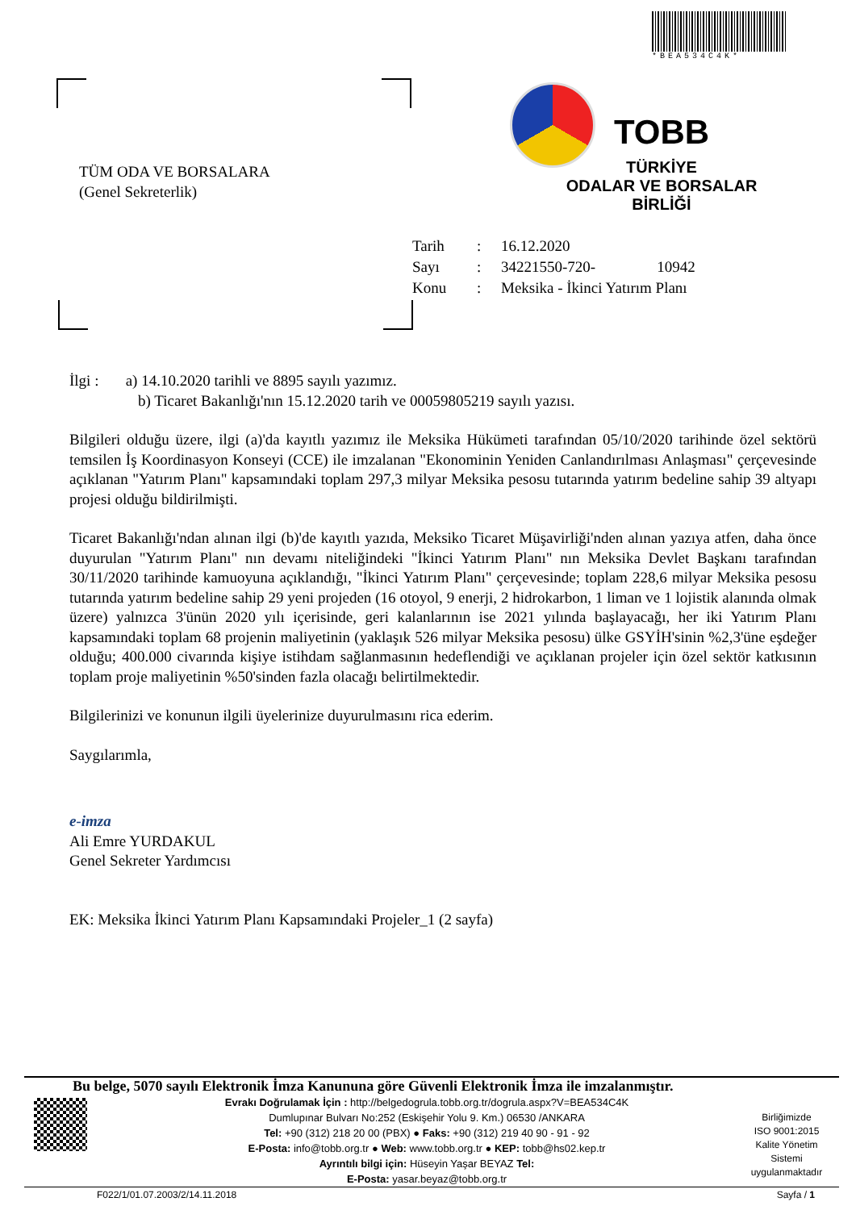*BEA534C4K*
TÜM ODA VE BORSALARA
(Genel Sekreterlik)
TOBB
TÜRKİYE
ODALAR VE BORSALAR
BİRLİĞİ
| Tarih | : | 16.12.2020 |
| Sayı | : | 34221550-720- 10942 |
| Konu | : | Meksika - İkinci Yatırım Planı |
İlgi : a) 14.10.2020 tarihli ve 8895 sayılı yazımız.
b) Ticaret Bakanlığı'nın 15.12.2020 tarih ve 00059805219 sayılı yazısı.
Bilgileri olduğu üzere, ilgi (a)'da kayıtlı yazımız ile Meksika Hükümeti tarafından 05/10/2020 tarihinde özel sektörü temsilen İş Koordinasyon Konseyi (CCE) ile imzalanan "Ekonominin Yeniden Canlandırılması Anlaşması" çerçevesinde açıklanan "Yatırım Planı" kapsamındaki toplam 297,3 milyar Meksika pesosu tutarında yatırım bedeline sahip 39 altyapı projesi olduğu bildirilmişti.
Ticaret Bakanlığı'ndan alınan ilgi (b)'de kayıtlı yazıda, Meksiko Ticaret Müşavirliği'nden alınan yazıya atfen, daha önce duyurulan "Yatırım Planı" nın devamı niteliğindeki "İkinci Yatırım Planı" nın Meksika Devlet Başkanı tarafından 30/11/2020 tarihinde kamuoyuna açıklandığı, "İkinci Yatırım Planı" çerçevesinde; toplam 228,6 milyar Meksika pesosu tutarında yatırım bedeline sahip 29 yeni projeden (16 otoyol, 9 enerji, 2 hidrokarbon, 1 liman ve 1 lojistik alanında olmak üzere) yalnızca 3'ünün 2020 yılı içerisinde, geri kalanlarının ise 2021 yılında başlayacağı, her iki Yatırım Planı kapsamındaki toplam 68 projenin maliyetinin (yaklaşık 526 milyar Meksika pesosu) ülke GSYİH'sinin %2,3'üne eşdeğer olduğu; 400.000 civarında kişiye istihdam sağlanmasının hedeflendiği ve açıklanan projeler için özel sektör katkısının toplam proje maliyetinin %50'sinden fazla olacağı belirtilmektedir.
Bilgilerinizi ve konunun ilgili üyelerinize duyurulmasını rica ederim.
Saygılarımla,
e-imza
Ali Emre YURDAKUL
Genel Sekreter Yardımcısı
EK: Meksika İkinci Yatırım Planı Kapsamındaki Projeler_1 (2 sayfa)
Bu belge, 5070 sayılı Elektronik İmza Kanununa göre Güvenli Elektronik İmza ile imzalanmıştır.
Evrakı Doğrulamak İçin : http://belgedogrula.tobb.org.tr/dogrula.aspx?V=BEA534C4K
Dumlupınar Bulvarı No:252 (Eskişehir Yolu 9. Km.) 06530 /ANKARA
Tel: +90 (312) 218 20 00 (PBX) ● Faks: +90 (312) 219 40 90 - 91 - 92
E-Posta: info@tobb.org.tr ● Web: www.tobb.org.tr ● KEP: tobb@hs02.kep.tr
Ayrıntılı bilgi için: Hüseyin Yaşar BEYAZ Tel:
E-Posta: yasar.beyaz@tobb.org.tr
Birliğimizde
ISO 9001:2015
Kalite Yönetim
Sistemi
uygulanmaktadır
F022/1/01.07.2003/2/14.11.2018 Sayfa / 1